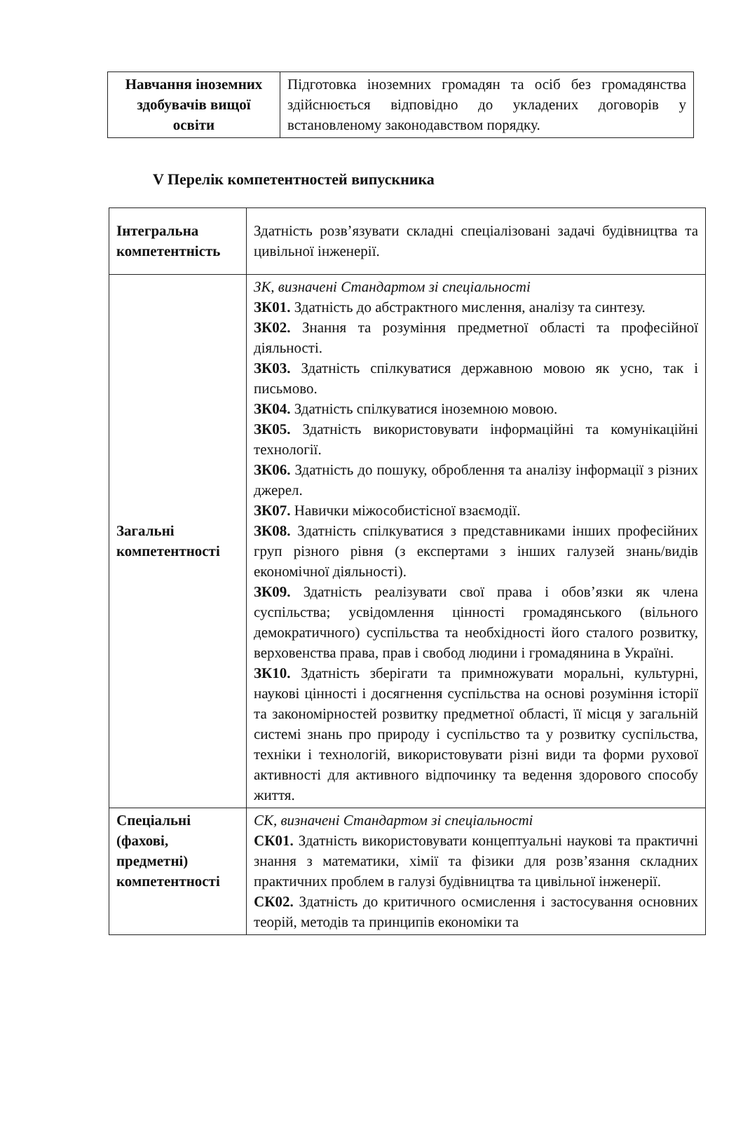| Навчання іноземних здобувачів вищої освіти | Підготовка іноземних громадян та осіб без громадянства здійснюється відповідно до укладених договорів у встановленому законодавством порядку. |
V Перелік компетентностей випускника
| Інтегральна компетентність | Здатність розв’язувати складні спеціалізовані задачі будівництва та цивільної інженерії. |
| Загальні компетентності | ЗК, визначені Стандартом зі спеціальності ЗК01. Здатність до абстрактного мислення, аналізу та синтезу. ЗК02. Знання та розуміння предметної області та професійної діяльності. ЗК03. Здатність спілкуватися державною мовою як усно, так і письмово. ЗК04. Здатність спілкуватися іноземною мовою. ЗК05. Здатність використовувати інформаційні та комунікаційні технології. ЗК06. Здатність до пошуку, оброблення та аналізу інформації з різних джерел. ЗК07. Навички міжособистісної взаємодії. ЗК08. Здатність спілкуватися з представниками інших професійних груп різного рівня (з експертами з інших галузей знань/видів економічної діяльності). ЗК09. Здатність реалізувати свої права і обов’язки як члена суспільства; усвідомлення цінності громадянського (вільного демократичного) суспільства та необхідності його сталого розвитку, верховенства права, прав і свобод людини і громадянина в Україні. ЗК10. Здатність зберігати та примножувати моральні, культурні, наукові цінності і досягнення суспільства на основі розуміння історії та закономірностей розвитку предметної області, її місця у загальній системі знань про природу і суспільство та у розвитку суспільства, техніки і технологій, використовувати різні види та форми рухової активності для активного відпочинку та ведення здорового способу життя. |
| Спеціальні (фахові, предметні) компетентності | СК, визначені Стандартом зі спеціальності СК01. Здатність використовувати концептуальні наукові та практичні знання з математики, хімії та фізики для розв’язання складних практичних проблем в галузі будівництва та цивільної інженерії. СК02. Здатність до критичного осмислення і застосування основних теорій, методів та принципів економіки та |